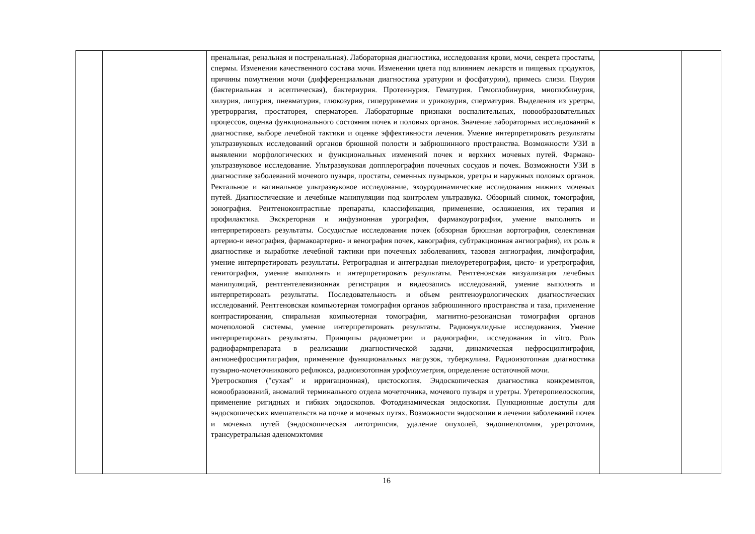| | | пренальная, ренальная и постренальная). Лабораторная диагностика, исследования крови, мочи, секрета простаты, спермы. Изменения качественного состава мочи. Изменения цвета под влиянием лекарств и пищевых продуктов, причины помутнения мочи (дифференциальная диагностика уратурии и фосфатурии), примесь слизи. Пиурия (бактериальная и асептическая), бактериурия. Протеинурия. Гематурия. Гемоглобинурия, миоглобинурия, хилурия, липурия, пневматурия, глюкозурия, гиперурикемия и урикозурия, сперматурия. Выделения из уретры, уретроррагия, простаторея, сперматорея. Лабораторные признаки воспалительных, новообразовательных процессов, оценка функционального состояния почек и половых органов. Значение лабораторных исследований в диагностике, выборе лечебной тактики и оценке эффективности лечения. Умение интерпретировать результаты ультразвуковых исследований органов брюшной полости и забрюшинного пространства. Возможности УЗИ в выявлении морфологических и функциональных изменений почек и верхних мочевых путей. Фармако-ультразвуковое исследование. Ультразвуковая допплерография почечных сосудов и почек. Возможности УЗИ в диагностике заболеваний мочевого пузыря, простаты, семенных пузырьков, уретры и наружных половых органов. Ректальное и вагинальное ультразвуковое исследование, эхоуродинамические исследования нижних мочевых путей. Диагностические и лечебные манипуляции под контролем ультразвука. Обзорный снимок, томография, зонография. Рентгеноконтрастные препараты, классификация, применение, осложнения, их терапия и профилактика. Экскреторная и инфузионная урография, фармакоурография, умение выполнять и интерпретировать результаты. Сосудистые исследования почек (обзорная брюшная аортография, селективная артерио-и венография, фармакоартерио- и венография почек, кавография, субтракционная ангиография), их роль в диагностике и выработке лечебной тактики при почечных заболеваниях, тазовая ангиография, лимфография, умение интерпретировать результаты. Ретроградная и антеградная пиелоуретерография, цисто- и уретрография, генитография, умение выполнять и интерпретировать результаты. Рентгеновская визуализация лечебных манипуляций, рентгентелевизионная регистрация и видеозапись исследований, умение выполнять и интерпретировать результаты. Последовательность и объем рентгеноурологических диагностических исследований. Рентгеновская компьютерная томография органов забрюшинного пространства и таза, применение контрастирования, спиральная компьютерная томография, магнитно-резонансная томография органов мочеполовой системы, умение интерпретировать результаты. Радионуклидные исследования. Умение интерпретировать результаты. Принципы радиометрии и радиографии, исследования in vitro. Роль радиофармпрепарата в реализации диагностической задачи, динамическая нефросцинтиграфия, ангионефросцинтиграфия, применение функциональных нагрузок, туберкулина. Радиоизотопная диагностика пузырно-мочеточникового рефлюкса, радиоизотопная урофлоуметрия, определение остаточной мочи. Уретроскопия ("сухая" и ирригационная), цистоскопия. Эндоскопическая диагностика конкрементов, новообразований, аномалий терминального отдела мочеточника, мочевого пузыря и уретры. Уретеропиелоскопия, применение ригидных и гибких эндоскопов. Фотодинамическая эндоскопия. Пункционные доступы для эндоскопических вмешательств на почке и мочевых путях. Возможности эндоскопии в лечении заболеваний почек и мочевых путей (эндоскопическая литотрипсия, удаление опухолей, эндопиелотомия, уретротомия, трансуретральная аденомэктомия | | |
16